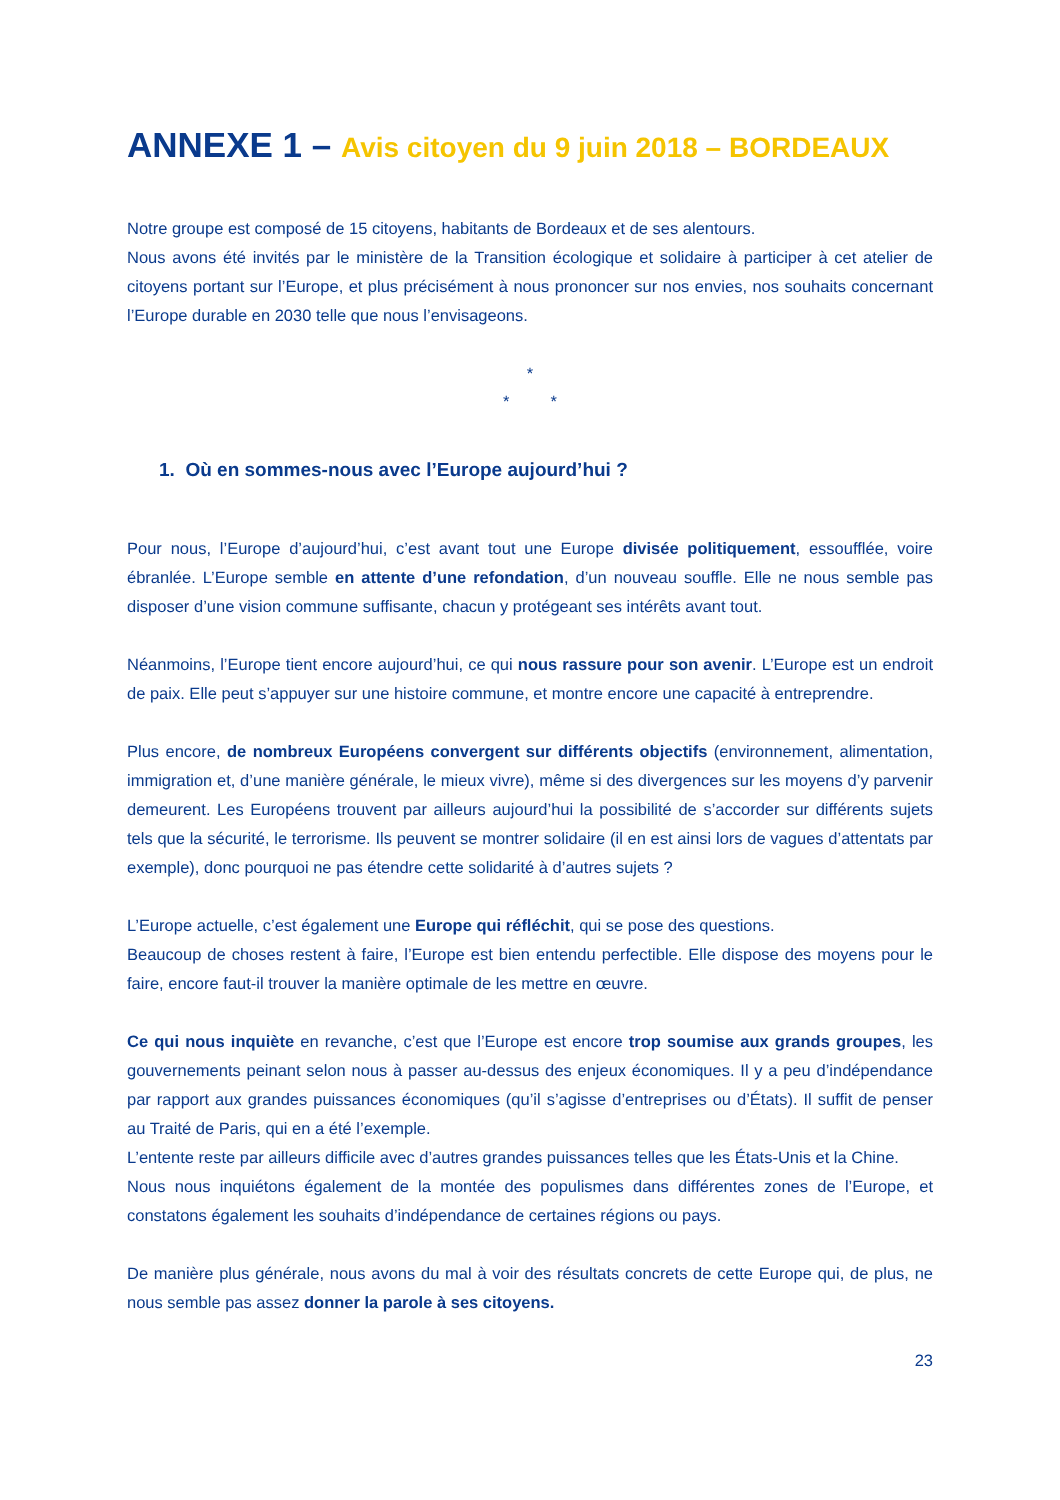ANNEXE 1 – Avis citoyen du 9 juin 2018 – BORDEAUX
Notre groupe est composé de 15 citoyens, habitants de Bordeaux et de ses alentours.
Nous avons été invités par le ministère de la Transition écologique et solidaire à participer à cet atelier de citoyens portant sur l’Europe, et plus précisément à nous prononcer sur nos envies, nos souhaits concernant l’Europe durable en 2030 telle que nous l’envisageons.
*
* *
1. Où en sommes-nous avec l’Europe aujourd’hui ?
Pour nous, l’Europe d’aujourd’hui, c’est avant tout une Europe divisée politiquement, essoufflée, voire ébranlée. L’Europe semble en attente d’une refondation, d’un nouveau souffle. Elle ne nous semble pas disposer d’une vision commune suffisante, chacun y protégeant ses intérêts avant tout.
Néanmoins, l’Europe tient encore aujourd’hui, ce qui nous rassure pour son avenir. L’Europe est un endroit de paix. Elle peut s’appuyer sur une histoire commune, et montre encore une capacité à entreprendre.
Plus encore, de nombreux Européens convergent sur différents objectifs (environnement, alimentation, immigration et, d’une manière générale, le mieux vivre), même si des divergences sur les moyens d’y parvenir demeurent. Les Européens trouvent par ailleurs aujourd’hui la possibilité de s’accorder sur différents sujets tels que la sécurité, le terrorisme. Ils peuvent se montrer solidaire (il en est ainsi lors de vagues d’attentats par exemple), donc pourquoi ne pas étendre cette solidarité à d’autres sujets ?
L’Europe actuelle, c’est également une Europe qui réfléchit, qui se pose des questions.
Beaucoup de choses restent à faire, l’Europe est bien entendu perfectible. Elle dispose des moyens pour le faire, encore faut-il trouver la manière optimale de les mettre en œuvre.
Ce qui nous inquiète en revanche, c’est que l’Europe est encore trop soumise aux grands groupes, les gouvernements peinant selon nous à passer au-dessus des enjeux économiques. Il y a peu d’indépendance par rapport aux grandes puissances économiques (qu’il s’agisse d’entreprises ou d’États). Il suffit de penser au Traité de Paris, qui en a été l’exemple.
L’entente reste par ailleurs difficile avec d’autres grandes puissances telles que les États-Unis et la Chine.
Nous nous inquiétons également de la montée des populismes dans différentes zones de l’Europe, et constatons également les souhaits d’indépendance de certaines régions ou pays.
De manière plus générale, nous avons du mal à voir des résultats concrets de cette Europe qui, de plus, ne nous semble pas assez donner la parole à ses citoyens.
23